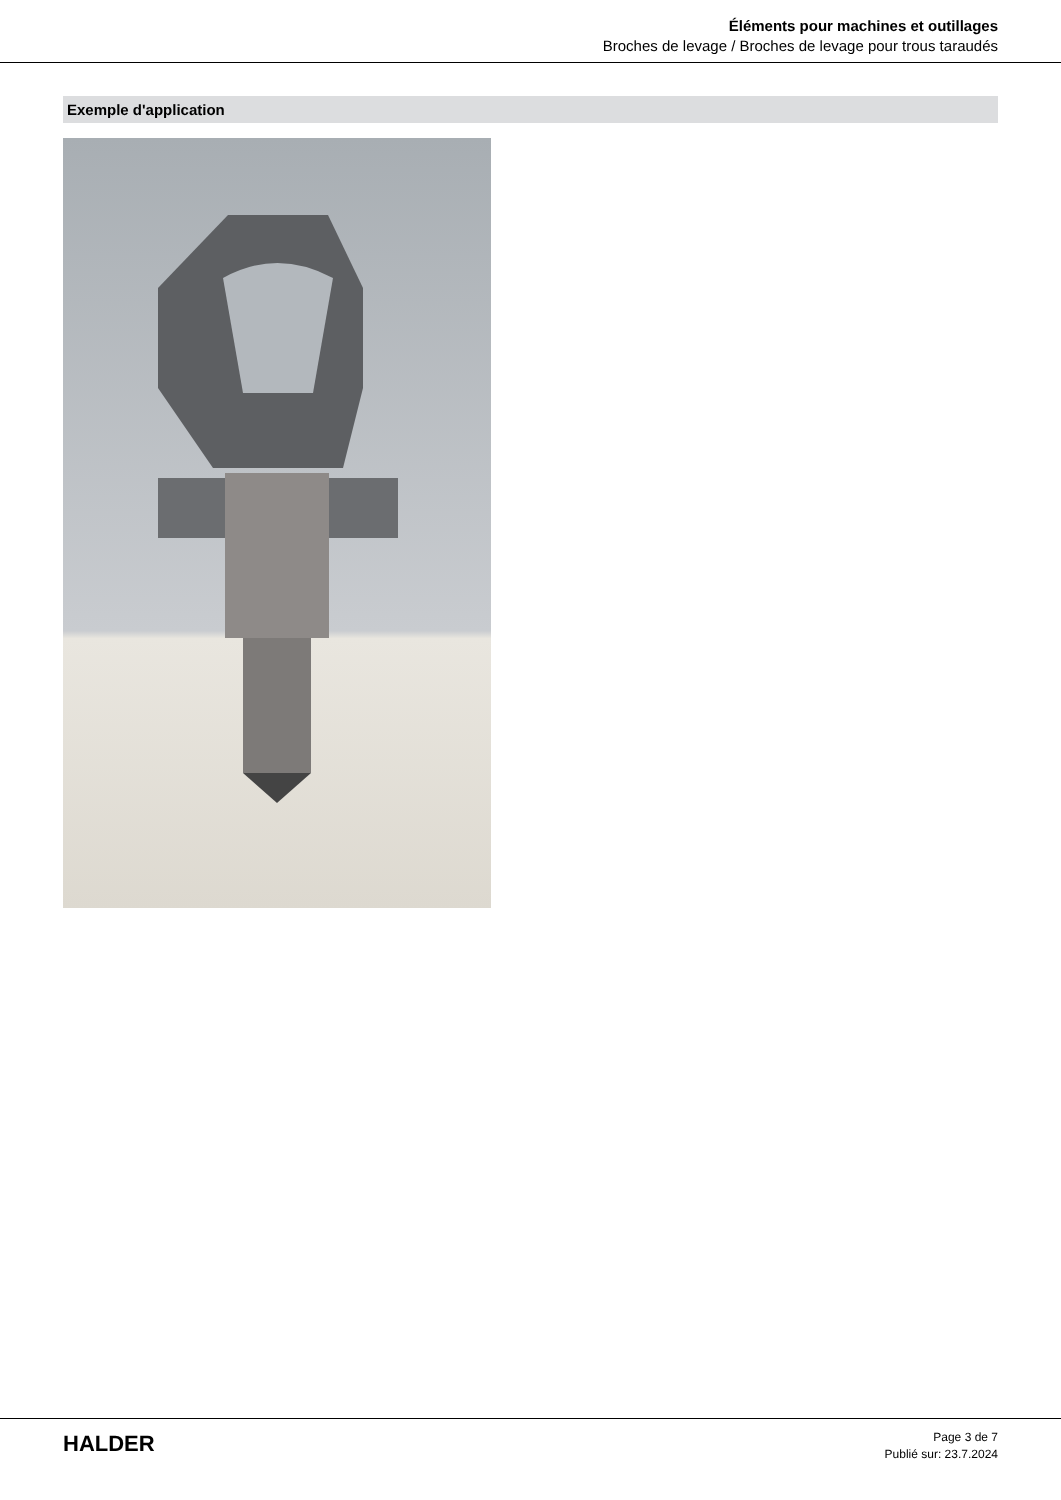Éléments pour machines et outillages
Broches de levage / Broches de levage pour trous taraudés
Exemple d'application
HALDER
Page 3 de 7
Publié sur: 23.7.2024